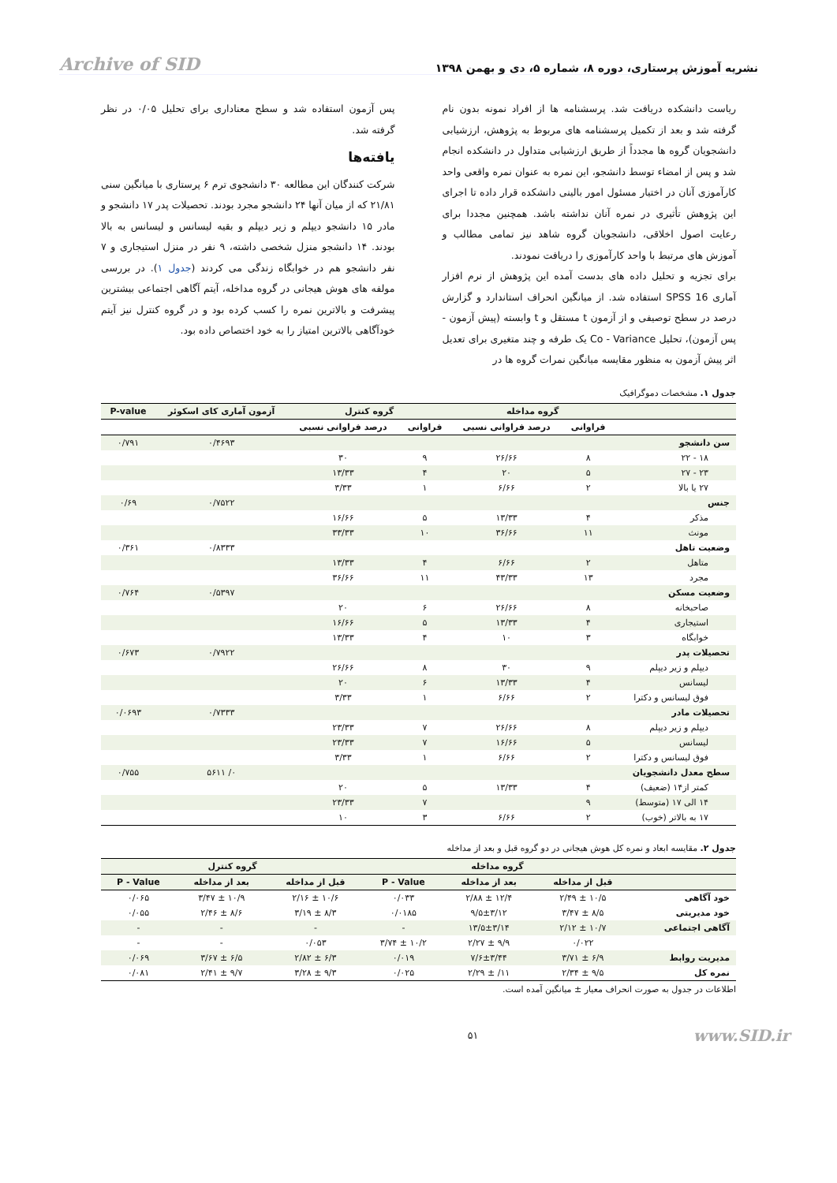نشریه آموزش پرستاری، دوره ۸، شماره ۵، دی و بهمن ۱۳۹۸ Archive of SID
ریاست دانشکده دریافت شد. پرسشنامه ها از افراد نمونه بدون نام گرفته شد و بعد از تکمیل پرسشنامه های مربوط به پژوهش، ارزشیابی دانشجویان گروه ها مجدداً از طریق ارزشیابی متداول در دانشکده انجام شد و پس از امضاء توسط دانشجو، این نمره به عنوان نمره واقعی واحد کارآموزی آنان در اختیار مسئول امور بالینی دانشکده قرار داده تا اجرای این پژوهش تأثیری در نمره آنان نداشته باشد. همچنین مجددا برای رعایت اصول اخلاقی، دانشجویان گروه شاهد نیز تمامی مطالب و آموزش های مرتبط با واحد کارآموزی را دریافت نمودند.
برای تجزیه و تحلیل داده های بدست آمده این پژوهش از نرم افزار آماری SPSS 16 استفاده شد. از میانگین انحراف استاندارد و گزارش درصد در سطح توصیفی و از آزمون t مستقل و t وابسته (پیش آزمون - پس آزمون)، تحلیل Co - Variance یک طرفه و چند متغیری برای تعدیل اثر پیش آزمون به منظور مقایسه میانگین نمرات گروه ها در
پس آزمون استفاده شد و سطح معناداری برای تحلیل ۰/۰۵ در نظر گرفته شد.
یافته‌ها
شرکت کنندگان این مطالعه ۳۰ دانشجوی ترم ۶ پرستاری با میانگین سنی ۲۱/۸۱ که از میان آنها ۲۴ دانشجو مجرد بودند. تحصیلات پدر ۱۷ دانشجو و مادر ۱۵ دانشجو دیپلم و زیر دیپلم و بقیه لیسانس و لیسانس به بالا بودند. ۱۴ دانشجو منزل شخصی داشته، ۹ نفر در منزل استیجاری و ۷ نفر دانشجو هم در خوابگاه زندگی می کردند (جدول ۱). در بررسی مولفه های هوش هیجانی در گروه مداخله، آیتم آگاهی اجتماعی بیشترین پیشرفت و بالاترین نمره را کسب کرده بود و در گروه کنترل نیز آیتم خودآگاهی بالاترین امتیاز را به خود اختصاص داده بود.
جدول ۱. مشخصات دموگرافیک
| | گروه مداخله | | گروه کنترل | | آزمون آماری کای اسکوئر | P-value |
| --- | --- | --- | --- | --- | --- | --- |
| | فراوانی | درصد فراوانی نسبی | فراوانی | درصد فراوانی نسبی | | |
| سن دانشجو | | | | | ۰/۴۶۹۳ | ۰/۷۹۱ |
| ۱۸ - ۲۲ | ۸ | ۲۶/۶۶ | ۹ | ۳۰ | | |
| ۲۳ - ۲۷ | ۵ | ۲۰ | ۴ | ۱۳/۳۳ | | |
| ۲۷ یا بالا | ۲ | ۶/۶۶ | ۱ | ۳/۳۳ | | |
| جنس | | | | | ۰/۷۵۲۲ | ۰/۶۹ |
| مذکر | ۴ | ۱۳/۳۳ | ۵ | ۱۶/۶۶ | | |
| مونث | ۱۱ | ۳۶/۶۶ | ۱۰ | ۳۳/۳۳ | | |
| وضعیت تاهل | | | | | ۰/۸۳۳۳ | ۰/۳۶۱ |
| متاهل | ۲ | ۶/۶۶ | ۴ | ۱۳/۳۳ | | |
| مجرد | ۱۳ | ۴۳/۳۳ | ۱۱ | ۳۶/۶۶ | | |
| وضعیت مسکن | | | | | ۰/۵۳۹۷ | ۰/۷۶۴ |
| صاحبخانه | ۸ | ۲۶/۶۶ | ۶ | ۲۰ | | |
| استیجاری | ۴ | ۱۳/۳۳ | ۵ | ۱۶/۶۶ | | |
| خوابگاه | ۳ | ۱۰ | ۴ | ۱۳/۳۳ | | |
| تحصیلات پدر | | | | | ۰/۷۹۲۲ | ۰/۶۷۳ |
| دیپلم و زیر دیپلم | ۹ | ۳۰ | ۸ | ۲۶/۶۶ | | |
| لیسانس | ۴ | ۱۳/۳۳ | ۶ | ۲۰ | | |
| فوق لیسانس و دکترا | ۲ | ۶/۶۶ | ۱ | ۳/۳۳ | | |
| تحصیلات مادر | | | | | ۰/۷۳۳۳ | ۰/۰۶۹۳ |
| دیپلم و زیر دیپلم | ۸ | ۲۶/۶۶ | ۷ | ۲۳/۳۳ | | |
| لیسانس | ۵ | ۱۶/۶۶ | ۷ | ۲۳/۳۳ | | |
| فوق لیسانس و دکترا | ۲ | ۶/۶۶ | ۱ | ۳/۳۳ | | |
| سطح معدل دانشجویان | | | | | ۰/ ۵۶۱۱ | ۰/۷۵۵ |
| کمتر از۱۴ (ضعیف) | ۴ | ۱۳/۳۳ | ۵ | ۲۰ | | |
| ۱۴ الی ۱۷ (متوسط) | ۹ | | ۷ | ۲۳/۳۳ | | |
| ۱۷ به بالاتر (خوب) | ۲ | ۶/۶۶ | ۳ | ۱۰ | | |
جدول ۲. مقایسه ابعاد و نمره کل هوش هیجانی در دو گروه قبل و بعد از مداخله
| | گروه مداخله | | | گروه کنترل | | |
| --- | --- | --- | --- | --- | --- | --- |
| | قبل از مداخله | بعد از مداخله | P - Value | قبل از مداخله | بعد از مداخله | P - Value |
| خود آگاهی | ۱۰/۵ ± ۲/۴۹ | ۱۲/۴ ± ۲/۸۸ | ۰/۰۳۳ | ۱۰/۶ ± ۲/۱۶ | ۱۰/۹ ± ۳/۴۷ | ۰/۰۶۵ |
| خود مدیریتی | ۸/۵ ± ۳/۴۷ | ۹/۵±۳/۱۲ | ۰/۰۱۸۵ | ۸/۳ ± ۳/۱۹ | ۸/۶ ± ۲/۴۶ | ۰/۰۵۵ |
| آگاهی اجتماعی | ۱۰/۷ ± ۲/۱۲ | ۱۳/۵±۳/۱۴ | - | - | - | - |
| | ۰/۰۲۲ | ۹/۹ ± ۲/۲۷ | ۱۰/۲ ± ۳/۷۴ | ۰/۰۵۳ | - | - |
| مدیریت روابط | ۶/۹ ± ۳/۷۱ | ۷/۶±۳/۴۴ | ۰/۰۱۹ | ۶/۳ ± ۲/۸۲ | ۶/۵ ± ۳/۶۷ | ۰/۰۶۹ |
| نمره کل | ۹/۵ ± ۲/۳۴ | ۱۱/ ± ۲/۲۹ | ۰/۰۲۵ | ۹/۳ ± ۳/۲۸ | ۹/۷ ± ۲/۴۱ | ۰/۰۸۱ |
اطلاعات در جدول به صورت انحراف معیار ± میانگین آمده است.
www.SID.ir ۵۱